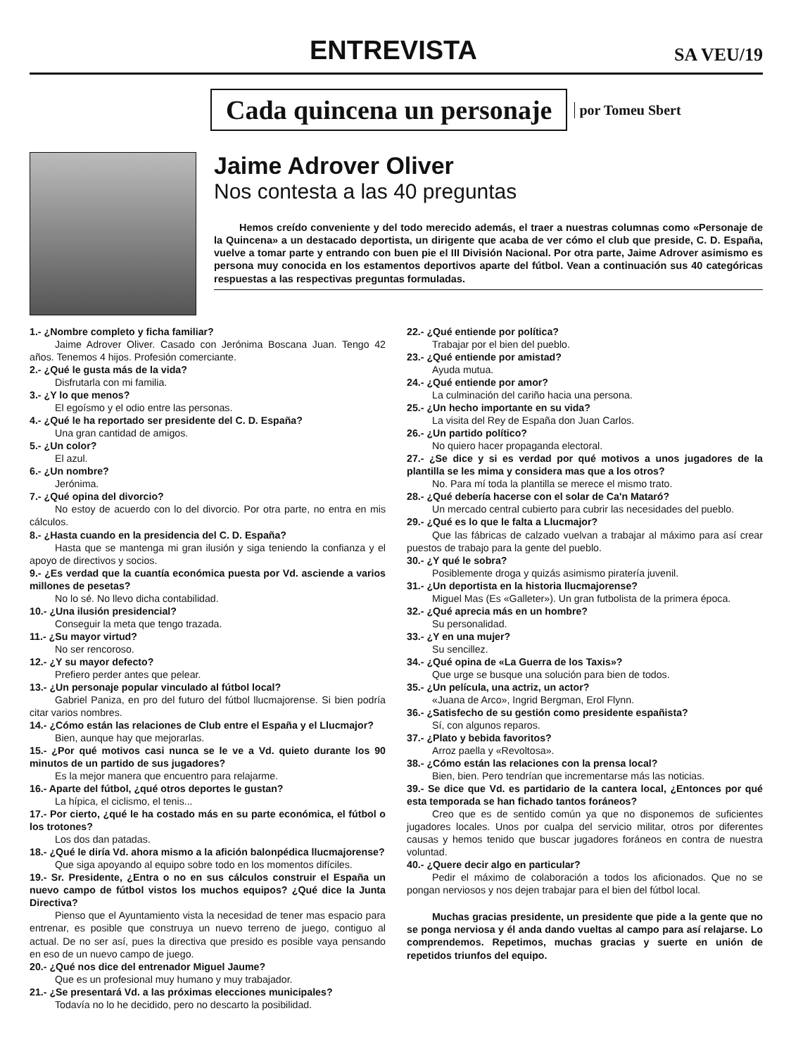ENTREVISTA
SA VEU/19
Cada quincena un personaje
por Tomeu Sbert
Jaime Adrover Oliver
Nos contesta a las 40 preguntas
Hemos creído conveniente y del todo merecido además, el traer a nuestras columnas como «Personaje de la Quincena» a un destacado deportista, un dirigente que acaba de ver cómo el club que preside, C. D. España, vuelve a tomar parte y entrando con buen pie el III División Nacional. Por otra parte, Jaime Adrover asimismo es persona muy conocida en los estamentos deportivos aparte del fútbol. Vean a continuación sus 40 categóricas respuestas a las respectivas preguntas formuladas.
1.- ¿Nombre completo y ficha familiar?
Jaime Adrover Oliver. Casado con Jerónima Boscana Juan. Tengo 42 años. Tenemos 4 hijos. Profesión comerciante.
2.- ¿Qué le gusta más de la vida?
Disfrutarla con mi familia.
3.- ¿Y lo que menos?
El egoísmo y el odio entre las personas.
4.- ¿Qué le ha reportado ser presidente del C. D. España?
Una gran cantidad de amigos.
5.- ¿Un color?
El azul.
6.- ¿Un nombre?
Jerónima.
7.- ¿Qué opina del divorcio?
No estoy de acuerdo con lo del divorcio. Por otra parte, no entra en mis cálculos.
8.- ¿Hasta cuando en la presidencia del C. D. España?
Hasta que se mantenga mi gran ilusión y siga teniendo la confianza y el apoyo de directivos y socios.
9.- ¿Es verdad que la cuantía económica puesta por Vd. asciende a varios millones de pesetas?
No lo sé. No llevo dicha contabilidad.
10.- ¿Una ilusión presidencial?
Conseguir la meta que tengo trazada.
11.- ¿Su mayor virtud?
No ser rencoroso.
12.- ¿Y su mayor defecto?
Prefiero perder antes que pelear.
13.- ¿Un personaje popular vinculado al fútbol local?
Gabriel Paniza, en pro del futuro del fútbol llucmajorense. Si bien podría citar varios nombres.
14.- ¿Cómo están las relaciones de Club entre el España y el Llucmajor?
Bien, aunque hay que mejorarlas.
15.- ¿Por qué motivos casi nunca se le ve a Vd. quieto durante los 90 minutos de un partido de sus jugadores?
Es la mejor manera que encuentro para relajarme.
16.- Aparte del fútbol, ¿qué otros deportes le gustan?
La hípica, el ciclismo, el tenis...
17.- Por cierto, ¿qué le ha costado más en su parte económica, el fútbol o los trotones?
Los dos dan patadas.
18.- ¿Qué le diría Vd. ahora mismo a la afición balonpédica llucmajorense?
Que siga apoyando al equipo sobre todo en los momentos difíciles.
19.- Sr. Presidente, ¿Entra o no en sus cálculos construir el España un nuevo campo de fútbol vistos los muchos equipos? ¿Qué dice la Junta Directiva?
Pienso que el Ayuntamiento vista la necesidad de tener mas espacio para entrenar, es posible que construya un nuevo terreno de juego, contiguo al actual. De no ser así, pues la directiva que presido es posible vaya pensando en eso de un nuevo campo de juego.
20.- ¿Qué nos dice del entrenador Miguel Jaume?
Que es un profesional muy humano y muy trabajador.
21.- ¿Se presentará Vd. a las próximas elecciones municipales?
Todavía no lo he decidido, pero no descarto la posibilidad.
22.- ¿Qué entiende por política?
Trabajar por el bien del pueblo.
23.- ¿Qué entiende por amistad?
Ayuda mutua.
24.- ¿Qué entiende por amor?
La culminación del cariño hacia una persona.
25.- ¿Un hecho importante en su vida?
La visita del Rey de España don Juan Carlos.
26.- ¿Un partido político?
No quiero hacer propaganda electoral.
27.- ¿Se dice y si es verdad por qué motivos a unos jugadores de la plantilla se les mima y considera mas que a los otros?
No. Para mí toda la plantilla se merece el mismo trato.
28.- ¿Qué debería hacerse con el solar de Ca'n Mataró?
Un mercado central cubierto para cubrir las necesidades del pueblo.
29.- ¿Qué es lo que le falta a Llucmajor?
Que las fábricas de calzado vuelvan a trabajar al máximo para así crear puestos de trabajo para la gente del pueblo.
30.- ¿Y qué le sobra?
Posiblemente droga y quizás asimismo piratería juvenil.
31.- ¿Un deportista en la historia llucmajorense?
Miguel Mas (Es «Galleter»). Un gran futbolista de la primera época.
32.- ¿Qué aprecia más en un hombre?
Su personalidad.
33.- ¿Y en una mujer?
Su sencillez.
34.- ¿Qué opina de «La Guerra de los Taxis»?
Que urge se busque una solución para bien de todos.
35.- ¿Un película, una actriz, un actor?
«Juana de Arco», Ingrid Bergman, Erol Flynn.
36.- ¿Satisfecho de su gestión como presidente españista?
Sí, con algunos reparos.
37.- ¿Plato y bebida favoritos?
Arroz paella y «Revoltosa».
38.- ¿Cómo están las relaciones con la prensa local?
Bien, bien. Pero tendrían que incrementarse más las noticias.
39.- Se dice que Vd. es partidario de la cantera local, ¿Entonces por qué esta temporada se han fichado tantos foráneos?
Creo que es de sentido común ya que no disponemos de suficientes jugadores locales. Unos por cualpa del servicio militar, otros por diferentes causas y hemos tenido que buscar jugadores foráneos en contra de nuestra voluntad.
40.- ¿Quere decir algo en particular?
Pedir el máximo de colaboración a todos los aficionados. Que no se pongan nerviosos y nos dejen trabajar para el bien del fútbol local.
Muchas gracias presidente, un presidente que pide a la gente que no se ponga nerviosa y él anda dando vueltas al campo para así relajarse. Lo comprendemos. Repetimos, muchas gracias y suerte en unión de repetidos triunfos del equipo.